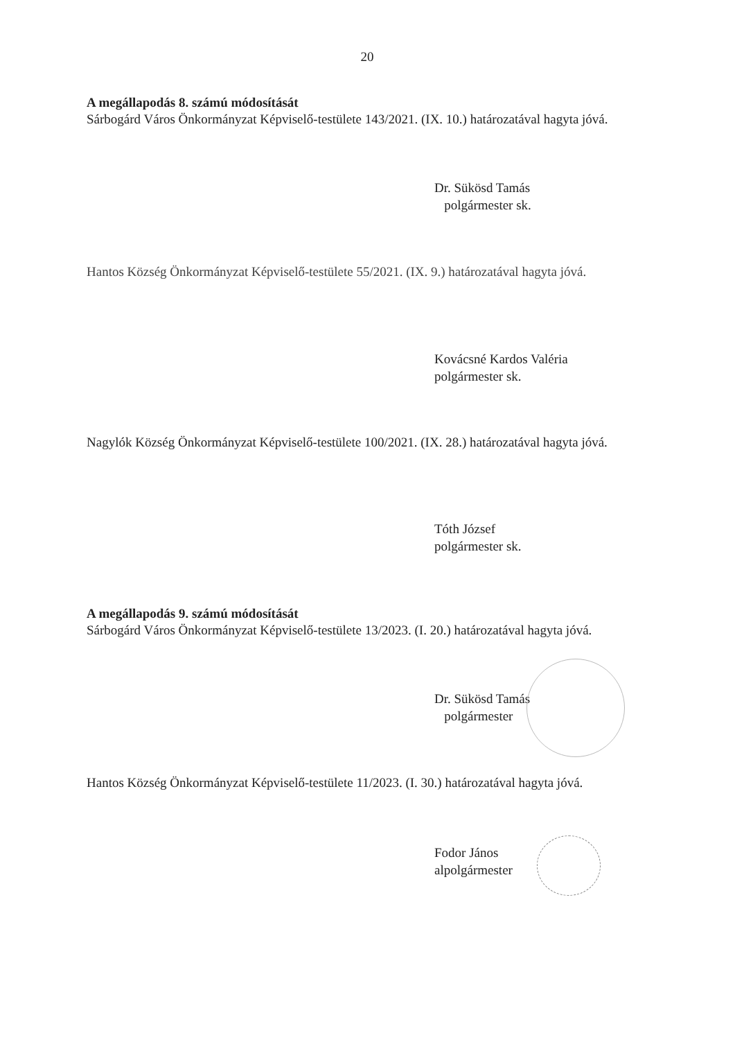20
A megállapodás 8. számú módosítását
Sárbogárd Város Önkormányzat Képviselő-testülete 143/2021. (IX. 10.) határozatával hagyta jóvá.
Dr. Sükösd Tamás
polgármester sk.
Hantos Község Önkormányzat Képviselő-testülete 55/2021. (IX. 9.) határozatával hagyta jóvá.
Kovácsné Kardos Valéria
polgármester sk.
Nagylók Község Önkormányzat Képviselő-testülete 100/2021. (IX. 28.) határozatával hagyta jóvá.
Tóth József
polgármester sk.
A megállapodás 9. számú módosítását
Sárbogárd Város Önkormányzat Képviselő-testülete 13/2023. (I. 20.) határozatával hagyta jóvá.
Dr. Sükösd Tamás
polgármester
Hantos Község Önkormányzat Képviselő-testülete 11/2023. (I. 30.) határozatával hagyta jóvá.
Fodor János
alpolgármester